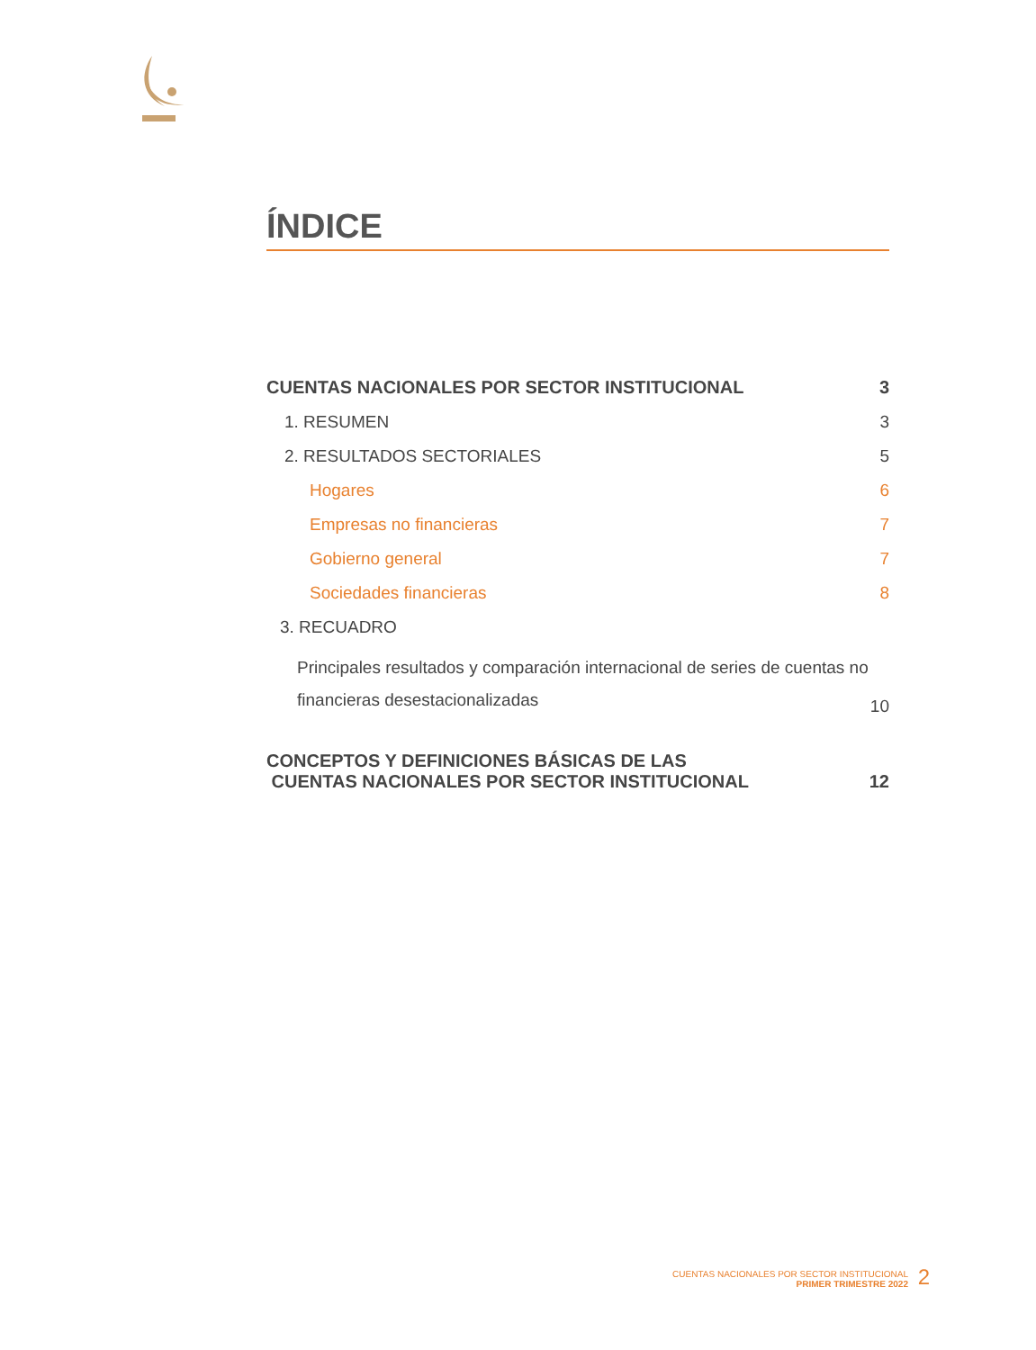ÍNDICE
| CUENTAS NACIONALES POR SECTOR INSTITUCIONAL | 3 |
| 1. RESUMEN | 3 |
| 2. RESULTADOS SECTORIALES | 5 |
| Hogares | 6 |
| Empresas no financieras | 7 |
| Gobierno general | 7 |
| Sociedades financieras | 8 |
| 3. RECUADRO | |
| Principales resultados y comparación internacional de series de cuentas no financieras desestacionalizadas | 10 |
| CONCEPTOS Y DEFINICIONES BÁSICAS DE LAS CUENTAS NACIONALES POR SECTOR INSTITUCIONAL | 12 |
CUENTAS NACIONALES POR SECTOR INSTITUCIONAL
PRIMER TRIMESTRE 2022
2